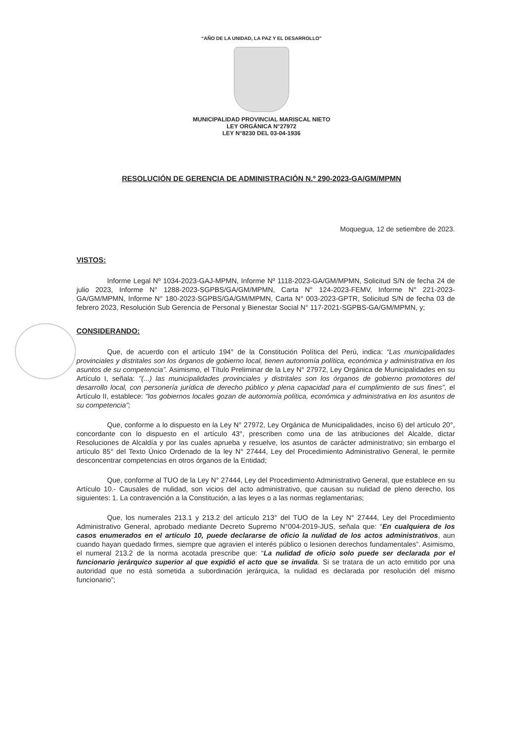“AÑO DE LA UNIDAD, LA PAZ Y EL DESARROLLO”
MUNICIPALIDAD PROVINCIAL MARISCAL NIETO
LEY ORGÁNICA N°27972
LEY N°8230 DEL 03-04-1936
RESOLUCIÓN DE GERENCIA DE ADMINISTRACIÓN N.º 290-2023-GA/GM/MPMN
Moquegua, 12 de setiembre de 2023.
VISTOS:
Informe Legal Nº 1034-2023-GAJ-MPMN, Informe Nº 1118-2023-GA/GM/MPMN, Solicitud S/N de fecha 24 de julio 2023, Informe N° 1288-2023-SGPBS/GA/GM/MPMN, Carta N° 124-2023-FEMV, Informe N° 221-2023-GA/GM/MPMN, Informe N° 180-2023-SGPBS/GA/GM/MPMN, Carta N° 003-2023-GPTR, Solicitud S/N de fecha 03 de febrero 2023, Resolución Sub Gerencia de Personal y Bienestar Social N° 117-2021-SGPBS-GA/GM/MPMN, y;
CONSIDERANDO:
Que, de acuerdo con el artículo 194° de la Constitución Política del Perú, indica: “Las municipalidades provinciales y distritales son los órganos de gobierno local, tienen autonomía política, económica y administrativa en los asuntos de su competencia”. Asimismo, el Título Preliminar de la Ley N° 27972, Ley Orgánica de Municipalidades en su Artículo I, señala: "(...) las municipalidades provinciales y distritales son los órganos de gobierno promotores del desarrollo local, con personería jurídica de derecho público y plena capacidad para el cumplimiento de sus fines", el Artículo II, establece: "los gobiernos locales gozan de autonomía política, económica y administrativa en los asuntos de su competencia";
Que, conforme a lo dispuesto en la Ley N° 27972, Ley Orgánica de Municipalidades, inciso 6) del artículo 20°, concordante con lo dispuesto en el artículo 43°, prescriben como una de las atribuciones del Alcalde, dictar Resoluciones de Alcaldía y por las cuales aprueba y resuelve, los asuntos de carácter administrativo; sin embargo el artículo 85° del Texto Único Ordenado de la ley N° 27444, Ley del Procedimiento Administrativo General, le permite desconcentrar competencias en otros órganos de la Entidad;
Que, conforme al TUO de la Ley N° 27444, Ley del Procedimiento Administrativo General, que establece en su Artículo 10.- Causales de nulidad, son vicios del acto administrativo, que causan su nulidad de pleno derecho, los siguientes: 1. La contravención a la Constitución, a las leyes o a las normas reglamentarias;
Que, los numerales 213.1 y 213.2 del artículo 213° del TUO de la Ley N° 27444, Ley del Procedimiento Administrativo General, aprobado mediante Decreto Supremo N°004-2019-JUS, señala que: “En cualquiera de los casos enumerados en el artículo 10, puede declararse de oficio la nulidad de los actos administrativos, aun cuando hayan quedado firmes, siempre que agravien el interés público o lesionen derechos fundamentales”. Asimismo, el numeral 213.2 de la norma acotada prescribe que: “La nulidad de oficio solo puede ser declarada por el funcionario jerárquico superior al que expidió el acto que se invalida. Si se tratara de un acto emitido por una autoridad que no está sometida a subordinación jerárquica, la nulidad es declarada por resolución del mismo funcionario”;